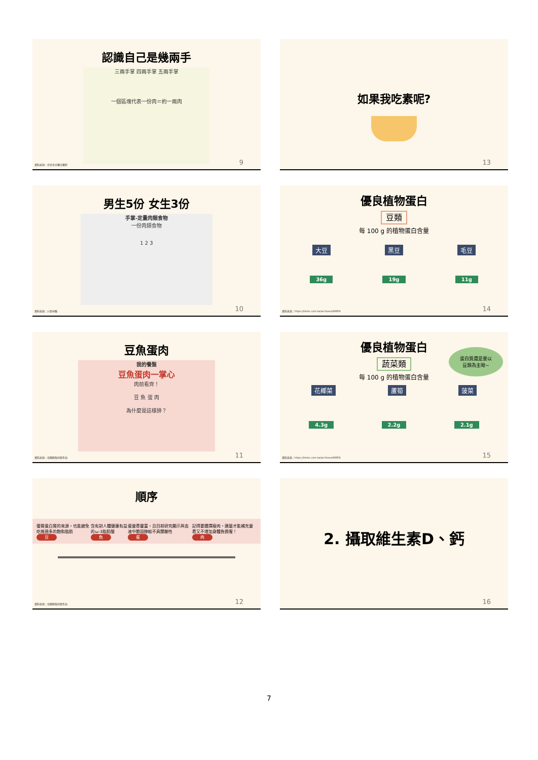認識自己是幾兩手
三兩手掌 四兩手掌 五兩手掌
一個區塊代表一份肉＝約一兩肉
資料來源：台北市立聯合醫院 9
如果我吃素呢?
13
男生5份 女生3份
手掌-定量肉類食物
一份肉類食物
1 2 3
資料來源：川島中醫 10
優良植物蛋白
豆類
每 100 g 的植物蛋白含量
大豆 黑豆 毛豆
36g 19g 11g
資料來源：https://heho.com.tw/archives/49959
14
豆魚蛋肉
我的餐盤
豆魚蛋肉一掌心
肉前看齊！
豆 魚 蛋 肉
為什麼是這樣排？
資料來源：宜蘭縣政府衛生局 11
優良植物蛋白
蛋白質還是要以
豆類為主呦~
蔬菜類
每 100 g 的植物蛋白含量
花椰菜 蘆筍 菠菜
4.3g 2.2g 2.1g
資料來源：https://heho.com.tw/archives/49959
15
順序
優質蛋白質的來源，也能避免吃進過多的飽和脂肪
豆
含有對人體健康有益的ω-3脂肪酸
魚
蛋營養豐富，且目前研究顯示與血液中膽固醇較不具關聯性
蛋
記得要選擇瘦肉，適量才能補充營養又不增加身體負擔喔！
肉
資料來源：宜蘭縣政府衛生局 12
2. 攝取維生素D、鈣
16
7